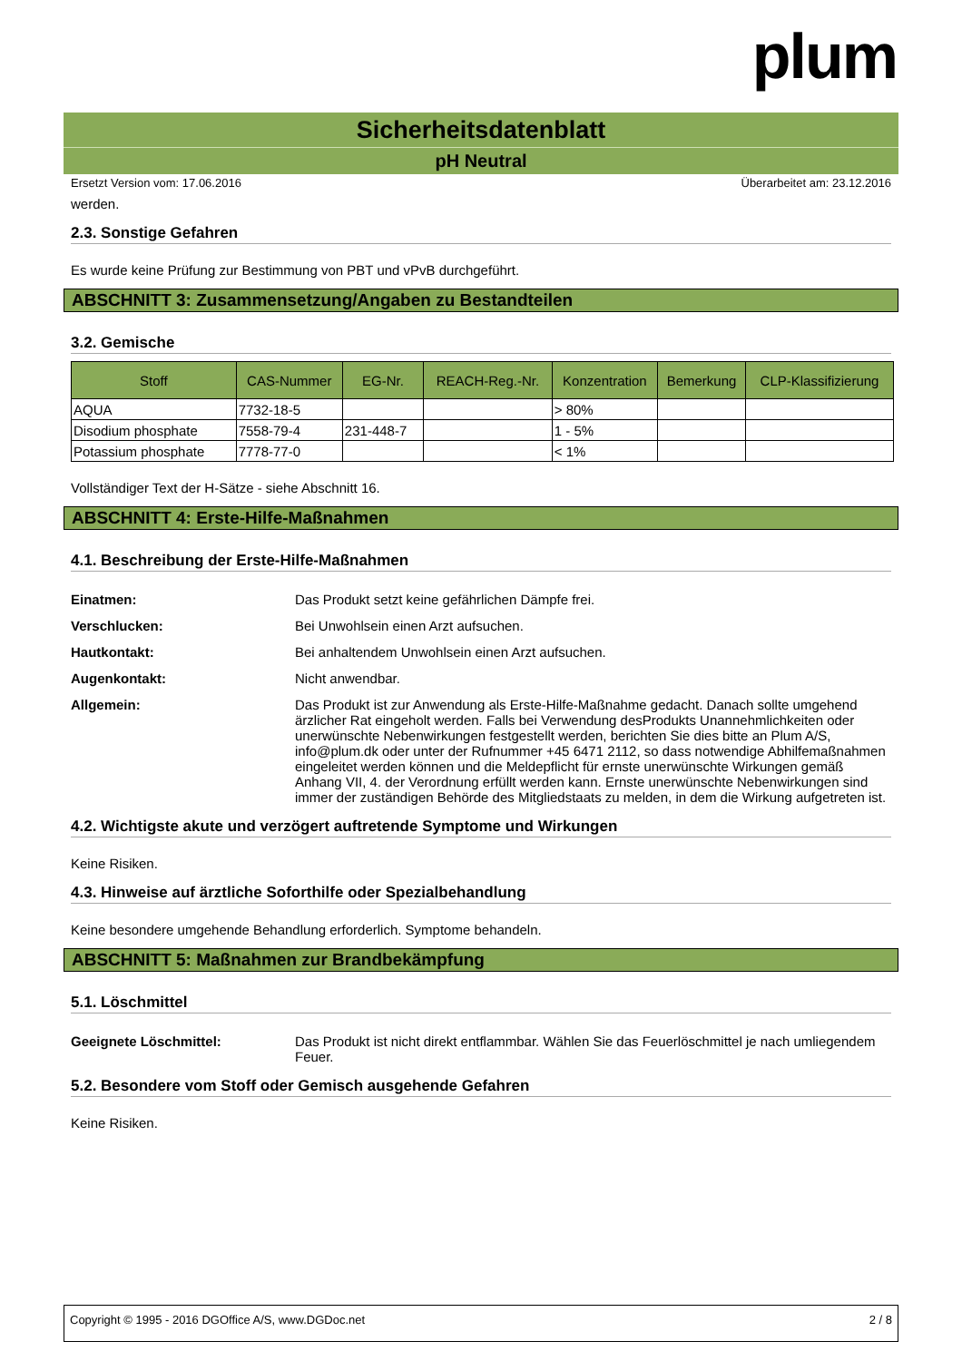plum
Sicherheitsdatenblatt
pH Neutral
Ersetzt Version vom: 17.06.2016 Überarbeitet am: 23.12.2016
werden.
2.3. Sonstige Gefahren
Es wurde keine Prüfung zur Bestimmung von PBT und vPvB durchgeführt.
ABSCHNITT 3: Zusammensetzung/Angaben zu Bestandteilen
3.2. Gemische
| Stoff | CAS-Nummer | EG-Nr. | REACH-Reg.-Nr. | Konzentration | Bemerkung | CLP-Klassifizierung |
| --- | --- | --- | --- | --- | --- | --- |
| AQUA | 7732-18-5 | | | > 80% | | |
| Disodium phosphate | 7558-79-4 | 231-448-7 | | 1 - 5% | | |
| Potassium phosphate | 7778-77-0 | | | < 1% | | |
Vollständiger Text der H-Sätze - siehe Abschnitt 16.
ABSCHNITT 4: Erste-Hilfe-Maßnahmen
4.1. Beschreibung der Erste-Hilfe-Maßnahmen
Einatmen: Das Produkt setzt keine gefährlichen Dämpfe frei.
Verschlucken: Bei Unwohlsein einen Arzt aufsuchen.
Hautkontakt: Bei anhaltendem Unwohlsein einen Arzt aufsuchen.
Augenkontakt: Nicht anwendbar.
Allgemein: Das Produkt ist zur Anwendung als Erste-Hilfe-Maßnahme gedacht. Danach sollte umgehend ärzlicher Rat eingeholt werden. Falls bei Verwendung desProdukts Unannehmlichkeiten oder unerwünschte Nebenwirkungen festgestellt werden, berichten Sie dies bitte an Plum A/S, info@plum.dk oder unter der Rufnummer +45 6471 2112, so dass notwendige Abhilfemaßnahmen eingeleitet werden können und die Meldepflicht für ernste unerwünschte Wirkungen gemäß Anhang VII, 4. der Verordnung erfüllt werden kann. Ernste unerwünschte Nebenwirkungen sind immer der zuständigen Behörde des Mitgliedstaats zu melden, in dem die Wirkung aufgetreten ist.
4.2. Wichtigste akute und verzögert auftretende Symptome und Wirkungen
Keine Risiken.
4.3. Hinweise auf ärztliche Soforthilfe oder Spezialbehandlung
Keine besondere umgehende Behandlung erforderlich. Symptome behandeln.
ABSCHNITT 5: Maßnahmen zur Brandbekämpfung
5.1. Löschmittel
Geeignete Löschmittel: Das Produkt ist nicht direkt entflammbar. Wählen Sie das Feuerlöschmittel je nach umliegendem Feuer.
5.2. Besondere vom Stoff oder Gemisch ausgehende Gefahren
Keine Risiken.
Copyright © 1995 - 2016 DGOffice A/S, www.DGDoc.net 2 / 8